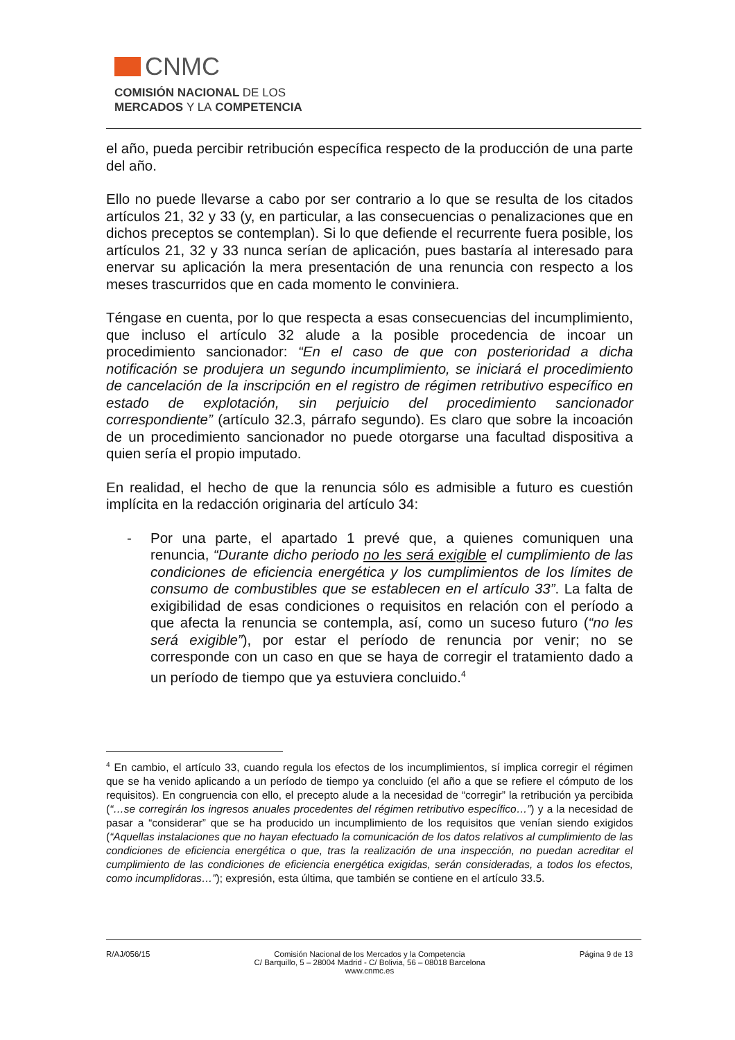CNMC
COMISIÓN NACIONAL DE LOS
MERCADOS Y LA COMPETENCIA
el año, pueda percibir retribución específica respecto de la producción de una parte del año.
Ello no puede llevarse a cabo por ser contrario a lo que se resulta de los citados artículos 21, 32 y 33 (y, en particular, a las consecuencias o penalizaciones que en dichos preceptos se contemplan). Si lo que defiende el recurrente fuera posible, los artículos 21, 32 y 33 nunca serían de aplicación, pues bastaría al interesado para enervar su aplicación la mera presentación de una renuncia con respecto a los meses trascurridos que en cada momento le conviniera.
Téngase en cuenta, por lo que respecta a esas consecuencias del incumplimiento, que incluso el artículo 32 alude a la posible procedencia de incoar un procedimiento sancionador: “En el caso de que con posterioridad a dicha notificación se produjera un segundo incumplimiento, se iniciará el procedimiento de cancelación de la inscripción en el registro de régimen retributivo específico en estado de explotación, sin perjuicio del procedimiento sancionador correspondiente” (artículo 32.3, párrafo segundo). Es claro que sobre la incoación de un procedimiento sancionador no puede otorgarse una facultad dispositiva a quien sería el propio imputado.
En realidad, el hecho de que la renuncia sólo es admisible a futuro es cuestión implícita en la redacción originaria del artículo 34:
- Por una parte, el apartado 1 prevé que, a quienes comuniquen una renuncia, “Durante dicho periodo no les será exigible el cumplimiento de las condiciones de eficiencia energética y los cumplimientos de los límites de consumo de combustibles que se establecen en el artículo 33”. La falta de exigibilidad de esas condiciones o requisitos en relación con el período a que afecta la renuncia se contempla, así, como un suceso futuro (“no les será exigible”), por estar el período de renuncia por venir; no se corresponde con un caso en que se haya de corregir el tratamiento dado a un período de tiempo que ya estuviera concluido.<sup>4</sup>
<sup>4</sup> En cambio, el artículo 33, cuando regula los efectos de los incumplimientos, sí implica corregir el régimen que se ha venido aplicando a un período de tiempo ya concluido (el año a que se refiere el cómputo de los requisitos). En congruencia con ello, el precepto alude a la necesidad de “corregir” la retribución ya percibida (“…se corregirán los ingresos anuales procedentes del régimen retributivo específico…”) y a la necesidad de pasar a “considerar” que se ha producido un incumplimiento de los requisitos que venían siendo exigidos (“Aquellas instalaciones que no hayan efectuado la comunicación de los datos relativos al cumplimiento de las condiciones de eficiencia energética o que, tras la realización de una inspección, no puedan acreditar el cumplimiento de las condiciones de eficiencia energética exigidas, serán consideradas, a todos los efectos, como incumplidoras…”); expresión, esta última, que también se contiene en el artículo 33.5.
R/AJ/056/15 Comisión Nacional de los Mercados y la Competencia
C/ Barquillo, 5 – 28004 Madrid - C/ Bolivia, 56 – 08018 Barcelona
www.cnmc.es
Página 9 de 13